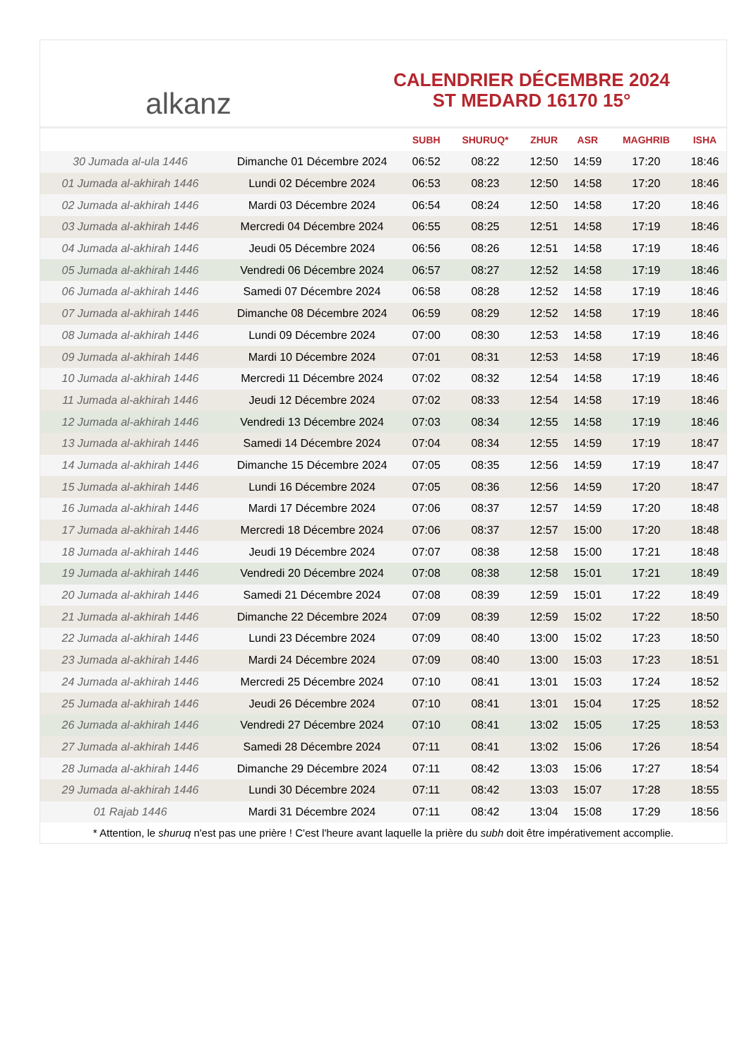alkanz
CALENDRIER DÉCEMBRE 2024
ST MEDARD 16170 15°
| | | SUBH | SHURUQ* | ZHUR | ASR | MAGHRIB | ISHA |
| --- | --- | --- | --- | --- | --- | --- | --- |
| 30 Jumada al-ula 1446 | Dimanche 01 Décembre 2024 | 06:52 | 08:22 | 12:50 | 14:59 | 17:20 | 18:46 |
| 01 Jumada al-akhirah 1446 | Lundi 02 Décembre 2024 | 06:53 | 08:23 | 12:50 | 14:58 | 17:20 | 18:46 |
| 02 Jumada al-akhirah 1446 | Mardi 03 Décembre 2024 | 06:54 | 08:24 | 12:50 | 14:58 | 17:20 | 18:46 |
| 03 Jumada al-akhirah 1446 | Mercredi 04 Décembre 2024 | 06:55 | 08:25 | 12:51 | 14:58 | 17:19 | 18:46 |
| 04 Jumada al-akhirah 1446 | Jeudi 05 Décembre 2024 | 06:56 | 08:26 | 12:51 | 14:58 | 17:19 | 18:46 |
| 05 Jumada al-akhirah 1446 | Vendredi 06 Décembre 2024 | 06:57 | 08:27 | 12:52 | 14:58 | 17:19 | 18:46 |
| 06 Jumada al-akhirah 1446 | Samedi 07 Décembre 2024 | 06:58 | 08:28 | 12:52 | 14:58 | 17:19 | 18:46 |
| 07 Jumada al-akhirah 1446 | Dimanche 08 Décembre 2024 | 06:59 | 08:29 | 12:52 | 14:58 | 17:19 | 18:46 |
| 08 Jumada al-akhirah 1446 | Lundi 09 Décembre 2024 | 07:00 | 08:30 | 12:53 | 14:58 | 17:19 | 18:46 |
| 09 Jumada al-akhirah 1446 | Mardi 10 Décembre 2024 | 07:01 | 08:31 | 12:53 | 14:58 | 17:19 | 18:46 |
| 10 Jumada al-akhirah 1446 | Mercredi 11 Décembre 2024 | 07:02 | 08:32 | 12:54 | 14:58 | 17:19 | 18:46 |
| 11 Jumada al-akhirah 1446 | Jeudi 12 Décembre 2024 | 07:02 | 08:33 | 12:54 | 14:58 | 17:19 | 18:46 |
| 12 Jumada al-akhirah 1446 | Vendredi 13 Décembre 2024 | 07:03 | 08:34 | 12:55 | 14:58 | 17:19 | 18:46 |
| 13 Jumada al-akhirah 1446 | Samedi 14 Décembre 2024 | 07:04 | 08:34 | 12:55 | 14:59 | 17:19 | 18:47 |
| 14 Jumada al-akhirah 1446 | Dimanche 15 Décembre 2024 | 07:05 | 08:35 | 12:56 | 14:59 | 17:19 | 18:47 |
| 15 Jumada al-akhirah 1446 | Lundi 16 Décembre 2024 | 07:05 | 08:36 | 12:56 | 14:59 | 17:20 | 18:47 |
| 16 Jumada al-akhirah 1446 | Mardi 17 Décembre 2024 | 07:06 | 08:37 | 12:57 | 14:59 | 17:20 | 18:48 |
| 17 Jumada al-akhirah 1446 | Mercredi 18 Décembre 2024 | 07:06 | 08:37 | 12:57 | 15:00 | 17:20 | 18:48 |
| 18 Jumada al-akhirah 1446 | Jeudi 19 Décembre 2024 | 07:07 | 08:38 | 12:58 | 15:00 | 17:21 | 18:48 |
| 19 Jumada al-akhirah 1446 | Vendredi 20 Décembre 2024 | 07:08 | 08:38 | 12:58 | 15:01 | 17:21 | 18:49 |
| 20 Jumada al-akhirah 1446 | Samedi 21 Décembre 2024 | 07:08 | 08:39 | 12:59 | 15:01 | 17:22 | 18:49 |
| 21 Jumada al-akhirah 1446 | Dimanche 22 Décembre 2024 | 07:09 | 08:39 | 12:59 | 15:02 | 17:22 | 18:50 |
| 22 Jumada al-akhirah 1446 | Lundi 23 Décembre 2024 | 07:09 | 08:40 | 13:00 | 15:02 | 17:23 | 18:50 |
| 23 Jumada al-akhirah 1446 | Mardi 24 Décembre 2024 | 07:09 | 08:40 | 13:00 | 15:03 | 17:23 | 18:51 |
| 24 Jumada al-akhirah 1446 | Mercredi 25 Décembre 2024 | 07:10 | 08:41 | 13:01 | 15:03 | 17:24 | 18:52 |
| 25 Jumada al-akhirah 1446 | Jeudi 26 Décembre 2024 | 07:10 | 08:41 | 13:01 | 15:04 | 17:25 | 18:52 |
| 26 Jumada al-akhirah 1446 | Vendredi 27 Décembre 2024 | 07:10 | 08:41 | 13:02 | 15:05 | 17:25 | 18:53 |
| 27 Jumada al-akhirah 1446 | Samedi 28 Décembre 2024 | 07:11 | 08:41 | 13:02 | 15:06 | 17:26 | 18:54 |
| 28 Jumada al-akhirah 1446 | Dimanche 29 Décembre 2024 | 07:11 | 08:42 | 13:03 | 15:06 | 17:27 | 18:54 |
| 29 Jumada al-akhirah 1446 | Lundi 30 Décembre 2024 | 07:11 | 08:42 | 13:03 | 15:07 | 17:28 | 18:55 |
| 01 Rajab 1446 | Mardi 31 Décembre 2024 | 07:11 | 08:42 | 13:04 | 15:08 | 17:29 | 18:56 |
* Attention, le shuruq n'est pas une prière ! C'est l'heure avant laquelle la prière du subh doit être impérativement accomplie.